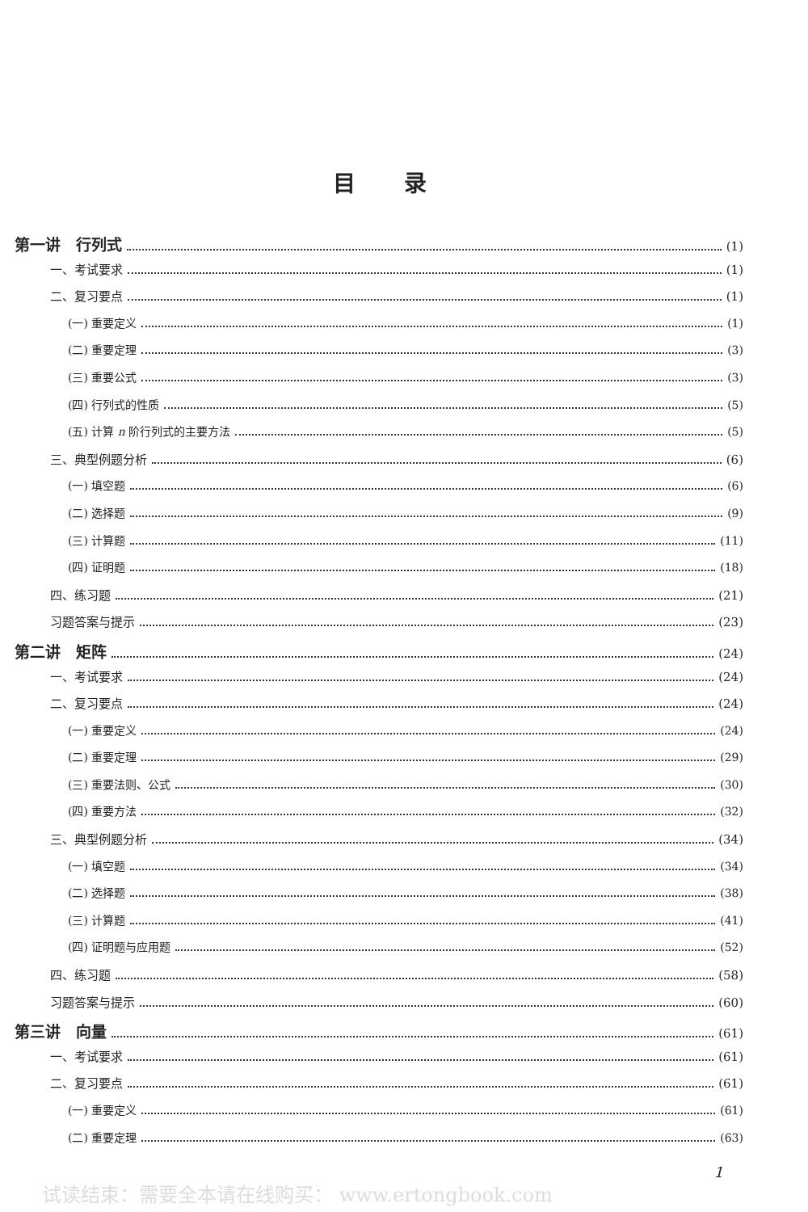目录
第一讲　行列式 (1)
一、考试要求 (1)
二、复习要点 (1)
(一) 重要定义 (1)
(二) 重要定理 (3)
(三) 重要公式 (3)
(四) 行列式的性质 (5)
(五) 计算 n 阶行列式的主要方法 (5)
三、典型例题分析 (6)
(一) 填空题 (6)
(二) 选择题 (9)
(三) 计算题 (11)
(四) 证明题 (18)
四、练习题 (21)
习题答案与提示 (23)
第二讲　矩阵 (24)
一、考试要求 (24)
二、复习要点 (24)
(一) 重要定义 (24)
(二) 重要定理 (29)
(三) 重要法则、公式 (30)
(四) 重要方法 (32)
三、典型例题分析 (34)
(一) 填空题 (34)
(二) 选择题 (38)
(三) 计算题 (41)
(四) 证明题与应用题 (52)
四、练习题 (58)
习题答案与提示 (60)
第三讲　向量 (61)
一、考试要求 (61)
二、复习要点 (61)
(一) 重要定义 (61)
(二) 重要定理 (63)
1
试读结束：需要全本请在线购买： www.ertongbook.com